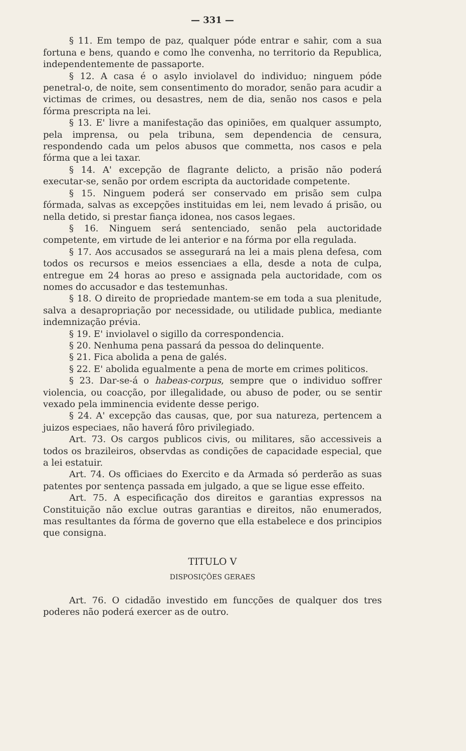— 331 —
§ 11. Em tempo de paz, qualquer póde entrar e sahir, com a sua fortuna e bens, quando e como lhe convenha, no territorio da Republica, independentemente de passaporte.
§ 12. A casa é o asylo inviolavel do individuo; ninguem póde penetral-o, de noite, sem consentimento do morador, senão para acudir a victimas de crimes, ou desastres, nem de dia, senão nos casos e pela fórma prescripta na lei.
§ 13. E' livre a manifestação das opiniões, em qualquer assumpto, pela imprensa, ou pela tribuna, sem dependencia de censura, respondendo cada um pelos abusos que commetta, nos casos e pela fórma que a lei taxar.
§ 14. A' excepção de flagrante delicto, a prisão não poderá executar-se, senão por ordem escripta da auctoridade competente.
§ 15. Ninguem poderá ser conservado em prisão sem culpa fórmada, salvas as excepções instituidas em lei, nem levado á prisão, ou nella detido, si prestar fiança idonea, nos casos legaes.
§ 16. Ninguem será sentenciado, senão pela auctoridade competente, em virtude de lei anterior e na fórma por ella regulada.
§ 17. Aos accusados se assegurará na lei a mais plena defesa, com todos os recursos e meios essenciaes a ella, desde a nota de culpa, entregue em 24 horas ao preso e assignada pela auctoridade, com os nomes do accusador e das testemunhas.
§ 18. O direito de propriedade mantem-se em toda a sua plenitude, salva a desapropriação por necessidade, ou utilidade publica, mediante indemnização prévia.
§ 19. E' inviolavel o sigillo da correspondencia.
§ 20. Nenhuma pena passará da pessoa do delinquente.
§ 21. Fica abolida a pena de galés.
§ 22. E' abolida egualmente a pena de morte em crimes politicos.
§ 23. Dar-se-á o habeas-corpus, sempre que o individuo soffrer violencia, ou coacção, por illegalidade, ou abuso de poder, ou se sentir vexado pela imminencia evidente desse perigo.
§ 24. A' excepção das causas, que, por sua natureza, pertencem a juizos especiaes, não haverá fôro privilegiado.
Art. 73. Os cargos publicos civis, ou militares, são accessiveis a todos os brazileiros, observdas as condições de capacidade especial, que a lei estatuir.
Art. 74. Os officiaes do Exercito e da Armada só perderão as suas patentes por sentença passada em julgado, a que se ligue esse effeito.
Art. 75. A especificação dos direitos e garantias expressos na Constituição não exclue outras garantias e direitos, não enumerados, mas resultantes da fórma de governo que ella estabelece e dos principios que consigna.
TITULO V
DISPOSIÇÕES GERAES
Art. 76. O cidadão investido em funcções de qualquer dos tres poderes não poderá exercer as de outro.